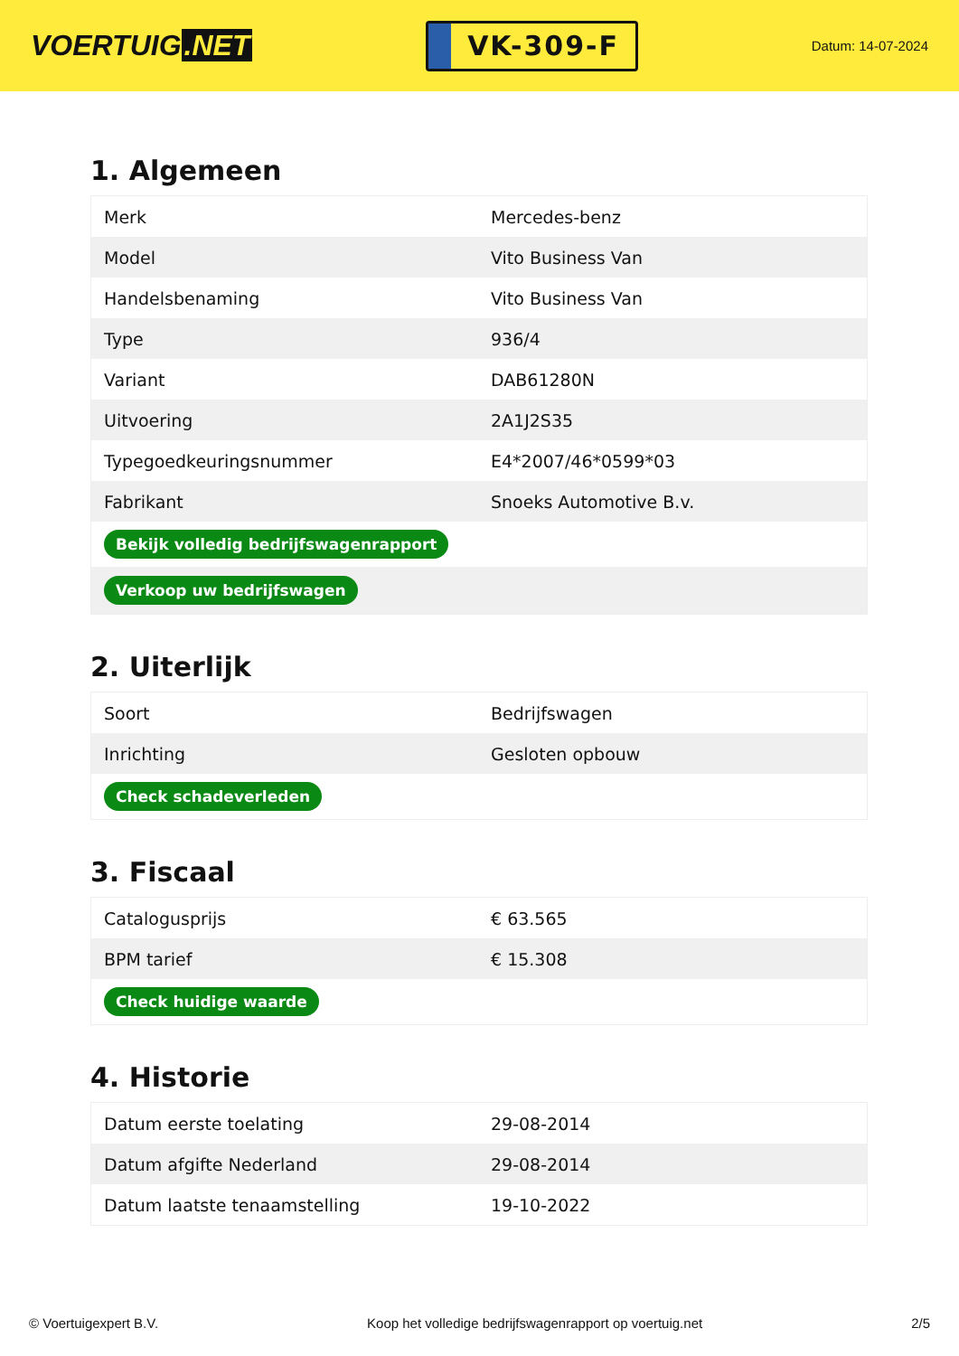VOERTUIG.NET
VK-309-F
Datum: 14-07-2024
1. Algemeen
| Merk | Mercedes-benz |
| Model | Vito Business Van |
| Handelsbenaming | Vito Business Van |
| Type | 936/4 |
| Variant | DAB61280N |
| Uitvoering | 2A1J2S35 |
| Typegoedkeuringsnummer | E4*2007/46*0599*03 |
| Fabrikant | Snoeks Automotive B.v. |
| Bekijk volledig bedrijfswagenrapport | |
| Verkoop uw bedrijfswagen | |
2. Uiterlijk
| Soort | Bedrijfswagen |
| Inrichting | Gesloten opbouw |
| Check schadeverleden | |
3. Fiscaal
| Catalogusprijs | € 63.565 |
| BPM tarief | € 15.308 |
| Check huidige waarde | |
4. Historie
| Datum eerste toelating | 29-08-2014 |
| Datum afgifte Nederland | 29-08-2014 |
| Datum laatste tenaamstelling | 19-10-2022 |
© Voertuigexpert B.V. Koop het volledige bedrijfswagenrapport op voertuig.net 2/5